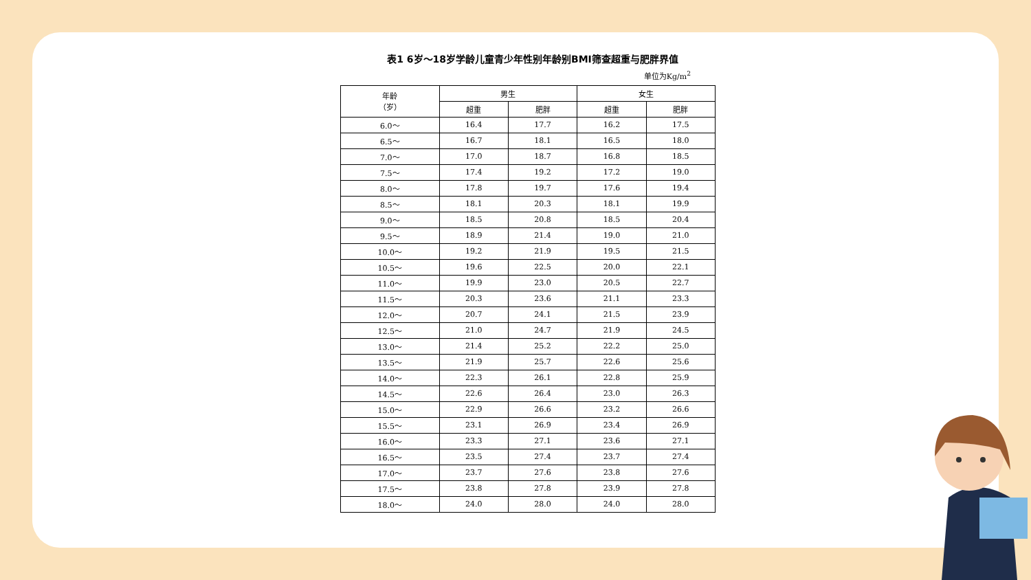表1 6岁～18岁学龄儿童青少年性别年龄别BMI筛查超重与肥胖界值
单位为Kg/m<sup>2</sup>
| 年龄 （岁） | 男生 | | 女生 | |
| --- | --- | --- | --- | --- |
| | 超重 | 肥胖 | 超重 | 肥胖 |
| 6.0～ | 16.4 | 17.7 | 16.2 | 17.5 |
| 6.5～ | 16.7 | 18.1 | 16.5 | 18.0 |
| 7.0～ | 17.0 | 18.7 | 16.8 | 18.5 |
| 7.5～ | 17.4 | 19.2 | 17.2 | 19.0 |
| 8.0～ | 17.8 | 19.7 | 17.6 | 19.4 |
| 8.5～ | 18.1 | 20.3 | 18.1 | 19.9 |
| 9.0～ | 18.5 | 20.8 | 18.5 | 20.4 |
| 9.5～ | 18.9 | 21.4 | 19.0 | 21.0 |
| 10.0～ | 19.2 | 21.9 | 19.5 | 21.5 |
| 10.5～ | 19.6 | 22.5 | 20.0 | 22.1 |
| 11.0～ | 19.9 | 23.0 | 20.5 | 22.7 |
| 11.5～ | 20.3 | 23.6 | 21.1 | 23.3 |
| 12.0～ | 20.7 | 24.1 | 21.5 | 23.9 |
| 12.5～ | 21.0 | 24.7 | 21.9 | 24.5 |
| 13.0～ | 21.4 | 25.2 | 22.2 | 25.0 |
| 13.5～ | 21.9 | 25.7 | 22.6 | 25.6 |
| 14.0～ | 22.3 | 26.1 | 22.8 | 25.9 |
| 14.5～ | 22.6 | 26.4 | 23.0 | 26.3 |
| 15.0～ | 22.9 | 26.6 | 23.2 | 26.6 |
| 15.5～ | 23.1 | 26.9 | 23.4 | 26.9 |
| 16.0～ | 23.3 | 27.1 | 23.6 | 27.1 |
| 16.5～ | 23.5 | 27.4 | 23.7 | 27.4 |
| 17.0～ | 23.7 | 27.6 | 23.8 | 27.6 |
| 17.5～ | 23.8 | 27.8 | 23.9 | 27.8 |
| 18.0～ | 24.0 | 28.0 | 24.0 | 28.0 |